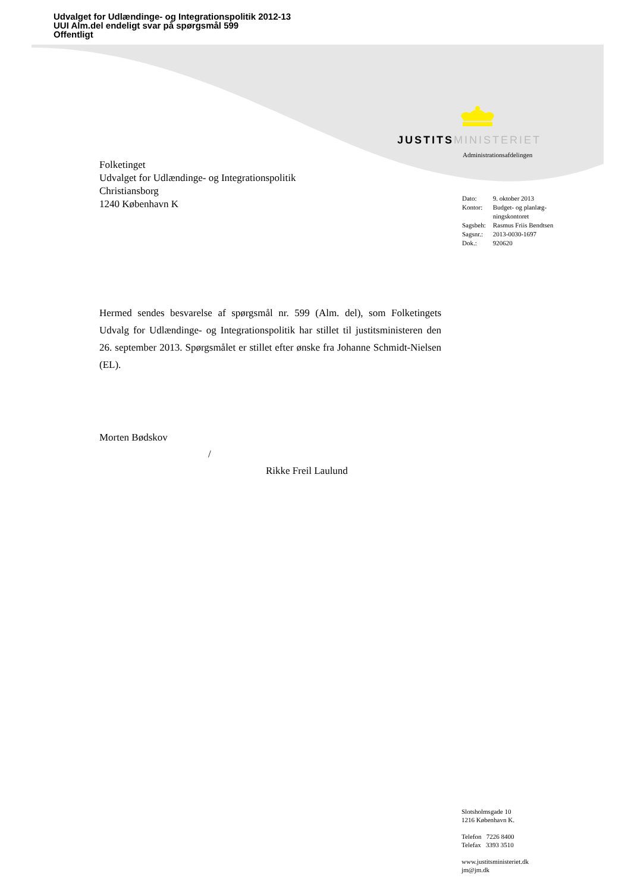Udvalget for Udlændinge- og Integrationspolitik 2012-13
UUI Alm.del endeligt svar på spørgsmål 599
Offentligt
JUSTITS MINISTERIET
Administrationsafdelingen
Folketinget
Udvalget for Udlændinge- og Integrationspolitik
Christiansborg
1240 København K
| Dato: | 9. oktober 2013 |
| Kontor: | Budget- og planlæg- ningskontoret |
| Sagsbeh: | Rasmus Friis Bendtsen |
| Sagsnr.: | 2013-0030-1697 |
| Dok.: | 920620 |
Hermed sendes besvarelse af spørgsmål nr. 599 (Alm. del), som Folketingets Udvalg for Udlændinge- og Integrationspolitik har stillet til justitsministeren den 26. september 2013. Spørgsmålet er stillet efter ønske fra Johanne Schmidt-Nielsen (EL).
Morten Bødskov
/
Rikke Freil Laulund
Slotsholmsgade 10
1216 København K.
Telefon 7226 8400
Telefax 3393 3510
www.justitsministeriet.dk
jm@jm.dk